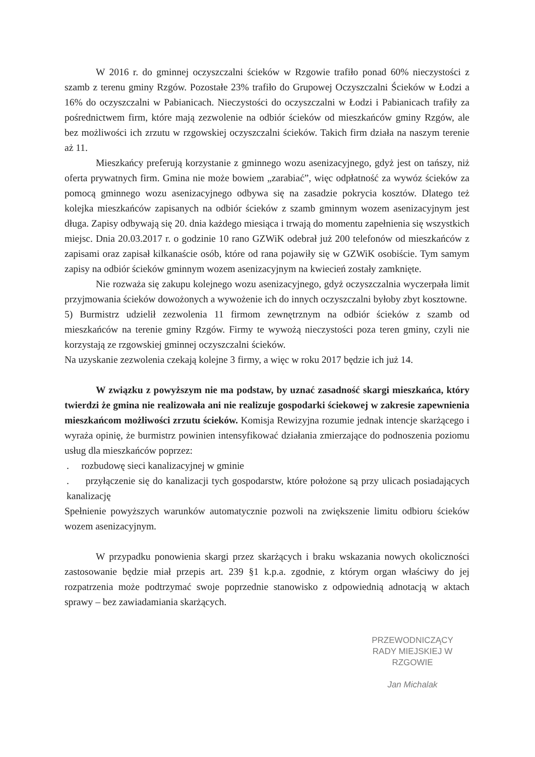W 2016 r. do gminnej oczyszczalni ścieków w Rzgowie trafiło ponad 60% nieczystości z szamb z terenu gminy Rzgów. Pozostałe 23% trafiło do Grupowej Oczyszczalni Ścieków w Łodzi a 16% do oczyszczalni w Pabianicach. Nieczystości do oczyszczalni w Łodzi i Pabianicach trafiły za pośrednictwem firm, które mają zezwolenie na odbiór ścieków od mieszkańców gminy Rzgów, ale bez możliwości ich zrzutu w rzgowskiej oczyszczalni ścieków. Takich firm działa na naszym terenie aż 11.
Mieszkańcy preferują korzystanie z gminnego wozu asenizacyjnego, gdyż jest on tańszy, niż oferta prywatnych firm. Gmina nie może bowiem „zarabiać”, więc odpłatność za wywóz ścieków za pomocą gminnego wozu asenizacyjnego odbywa się na zasadzie pokrycia kosztów. Dlatego też kolejka mieszkańców zapisanych na odbiór ścieków z szamb gminnym wozem asenizacyjnym jest długa. Zapisy odbywają się 20. dnia każdego miesiąca i trwają do momentu zapełnienia się wszystkich miejsc. Dnia 20.03.2017 r. o godzinie 10 rano GZWiK odebrał już 200 telefonów od mieszkańców z zapisami oraz zapisał kilkanaście osób, które od rana pojawiły się w GZWiK osobiście. Tym samym zapisy na odbiór ścieków gminnym wozem asenizacyjnym na kwiecień zostały zamknięte.
Nie rozważa się zakupu kolejnego wozu asenizacyjnego, gdyż oczyszczalnia wyczerpała limit przyjmowania ścieków dowożonych a wywożenie ich do innych oczyszczalni byłoby zbyt kosztowne.
5) Burmistrz udzielił zezwolenia 11 firmom zewnętrznym na odbiór ścieków z szamb od mieszkańców na terenie gminy Rzgów. Firmy te wywożą nieczystości poza teren gminy, czyli nie korzystają ze rzgowskiej gminnej oczyszczalni ścieków.
Na uzyskanie zezwolenia czekają kolejne 3 firmy, a więc w roku 2017 będzie ich już 14.
W związku z powyższym nie ma podstaw, by uznać zasadność skargi mieszkańca, który twierdzi że gmina nie realizowała ani nie realizuje gospodarki ściekowej w zakresie zapewnienia mieszkańcom możliwości zrzutu ścieków. Komisja Rewizyjna rozumie jednak intencje skarżącego i wyraża opinię, że burmistrz powinien intensyfikować działania zmierzające do podnoszenia poziomu usług dla mieszkańców poprzez:
. rozbudowę sieci kanalizacyjnej w gminie
. przyłączenie się do kanalizacji tych gospodarstw, które położone są przy ulicach posiadających kanalizację
Spełnienie powyższych warunków automatycznie pozwoli na zwiększenie limitu odbioru ścieków wozem asenizacyjnym.
W przypadku ponowienia skargi przez skarżących i braku wskazania nowych okoliczności zastosowanie będzie miał przepis art. 239 §1 k.p.a. zgodnie, z którym organ właściwy do jej rozpatrzenia może podtrzymać swoje poprzednie stanowisko z odpowiednią adnotacją w aktach sprawy – bez zawiadamiania skarżących.
PRZEWODNICZĄCY
RADY MIEJSKIEJ W RZGOWIE
Jan Michalak